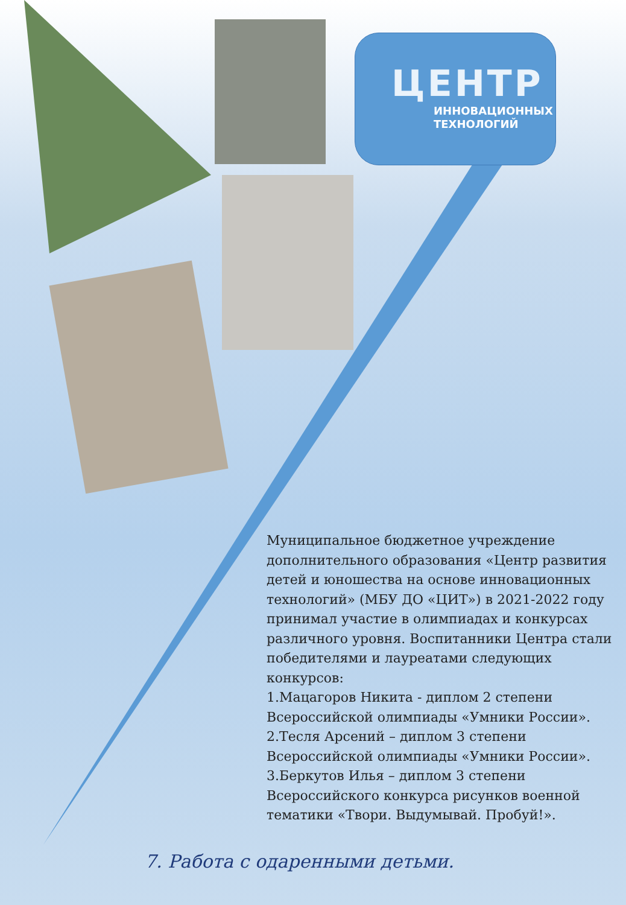ЦЕНТР
ИННОВАЦИОННЫХ
ТЕХНОЛОГИЙ
Муниципальное бюджетное учреждение дополнительного образования «Центр развития детей и юношества на основе инновационных технологий» (МБУ ДО «ЦИТ») в 2021-2022 году принимал участие в олимпиадах и конкурсах различного уровня. Воспитанники Центра стали победителями и лауреатами следующих конкурсов:
1.Мацагоров Никита - диплом 2 степени Всероссийской олимпиады «Умники России».
2.Тесля Арсений – диплом 3 степени Всероссийской олимпиады «Умники России».
3.Беркутов Илья – диплом 3 степени Всероссийского конкурса рисунков военной тематики «Твори. Выдумывай. Пробуй!».
7. Работа с одаренными детьми.